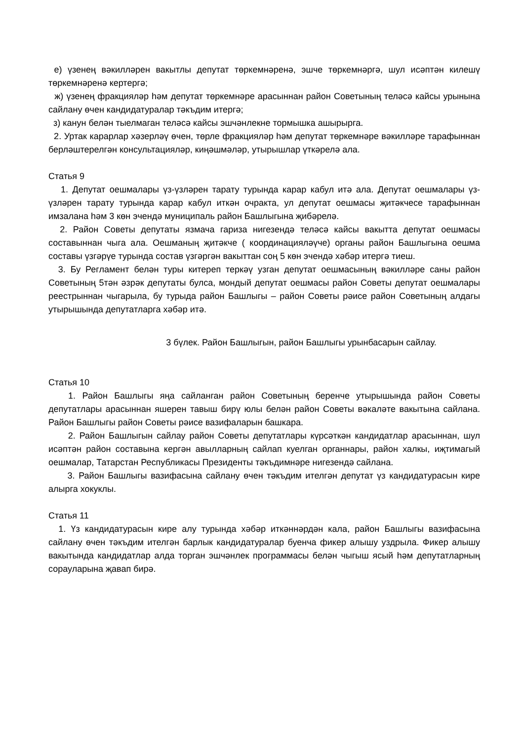е) үзенең вәкилләрен вакытлы депутат төркемнәренә, эшче төркемнәргә, шул исәптән килешү төркемнәренә кертергә;
ж) үзенең фракцияләр һәм депутат төркемнәре арасыннан район Советының теләсә кайсы урынына сайлану өчен кандидатуралар тәкъдим итергә;
з) канун белән тыелмаган теләсә кайсы эшчәнлекне тормышка ашырырга.
2. Уртак карарлар хәзерләү өчен, төрле фракцияләр һәм депутат төркемнәре вәкилләре тарафыннан берләштерелгән консультацияләр, киңәшмәләр, утырышлар үткәрелә ала.
Статья 9
1. Депутат оешмалары үз-үзләрен тарату турында карар кабул итә ала. Депутат оешмалары үз-үзләрен тарату турында карар кабул иткән очракта, ул депутат оешмасы җитәкчесе тарафыннан имзалана һәм 3 көн эчендә муниципаль район Башлыгына җибәрелә.
2. Район Советы депутаты язмача гариза нигезендә теләсә кайсы вакытта депутат оешмасы составыннан чыга ала. Оешманың җитәкче ( координацияләүче) органы район Башлыгына оешма составы үзгәрүе турында состав үзгәргән вакыттан соң 5 көн эчендә хәбәр итергә тиеш.
3. Бу Регламент белән туры китереп теркәү узган депутат оешмасының вәкилләре саны район Советының 5тән әзрәк депутаты булса, мондый депутат оешмасы район Советы депутат оешмалары реестрыннан чыгарыла, бу турыда район Башлыгы – район Советы рәисе район Советының алдагы утырышында депутатларга хәбәр итә.
3 бүлек. Район Башлыгын, район Башлыгы урынбасарын сайлау.
Статья 10
1. Район Башлыгы яңа сайланган район Советының беренче утырышында район Советы депутатлары арасыннан яшерен тавыш бирү юлы белән район Советы вәкаләте вакытына сайлана. Район Башлыгы район Советы рәисе вазифаларын башкара.
2. Район Башлыгын сайлау район Советы депутатлары күрсәткән кандидатлар арасыннан, шул исәптән район составына кергән авылларның сайлап куелган органнары, район халкы, иҗтимагый оешмалар, Татарстан Республикасы Президенты тәкъдимнәре нигезендә сайлана.
3. Район Башлыгы вазифасына сайлану өчен тәкъдим ителгән депутат үз кандидатурасын кире алырга хокуклы.
Статья 11
1. Үз кандидатурасын кире алу турында хәбәр иткәннәрдән кала, район Башлыгы вазифасына сайлану өчен тәкъдим ителгән барлык кандидатуралар буенча фикер алышу уздрыла. Фикер алышу вакытында кандидатлар алда торган эшчәнлек программасы белән чыгыш ясый һәм депутатларның сорауларына җавап бирә.